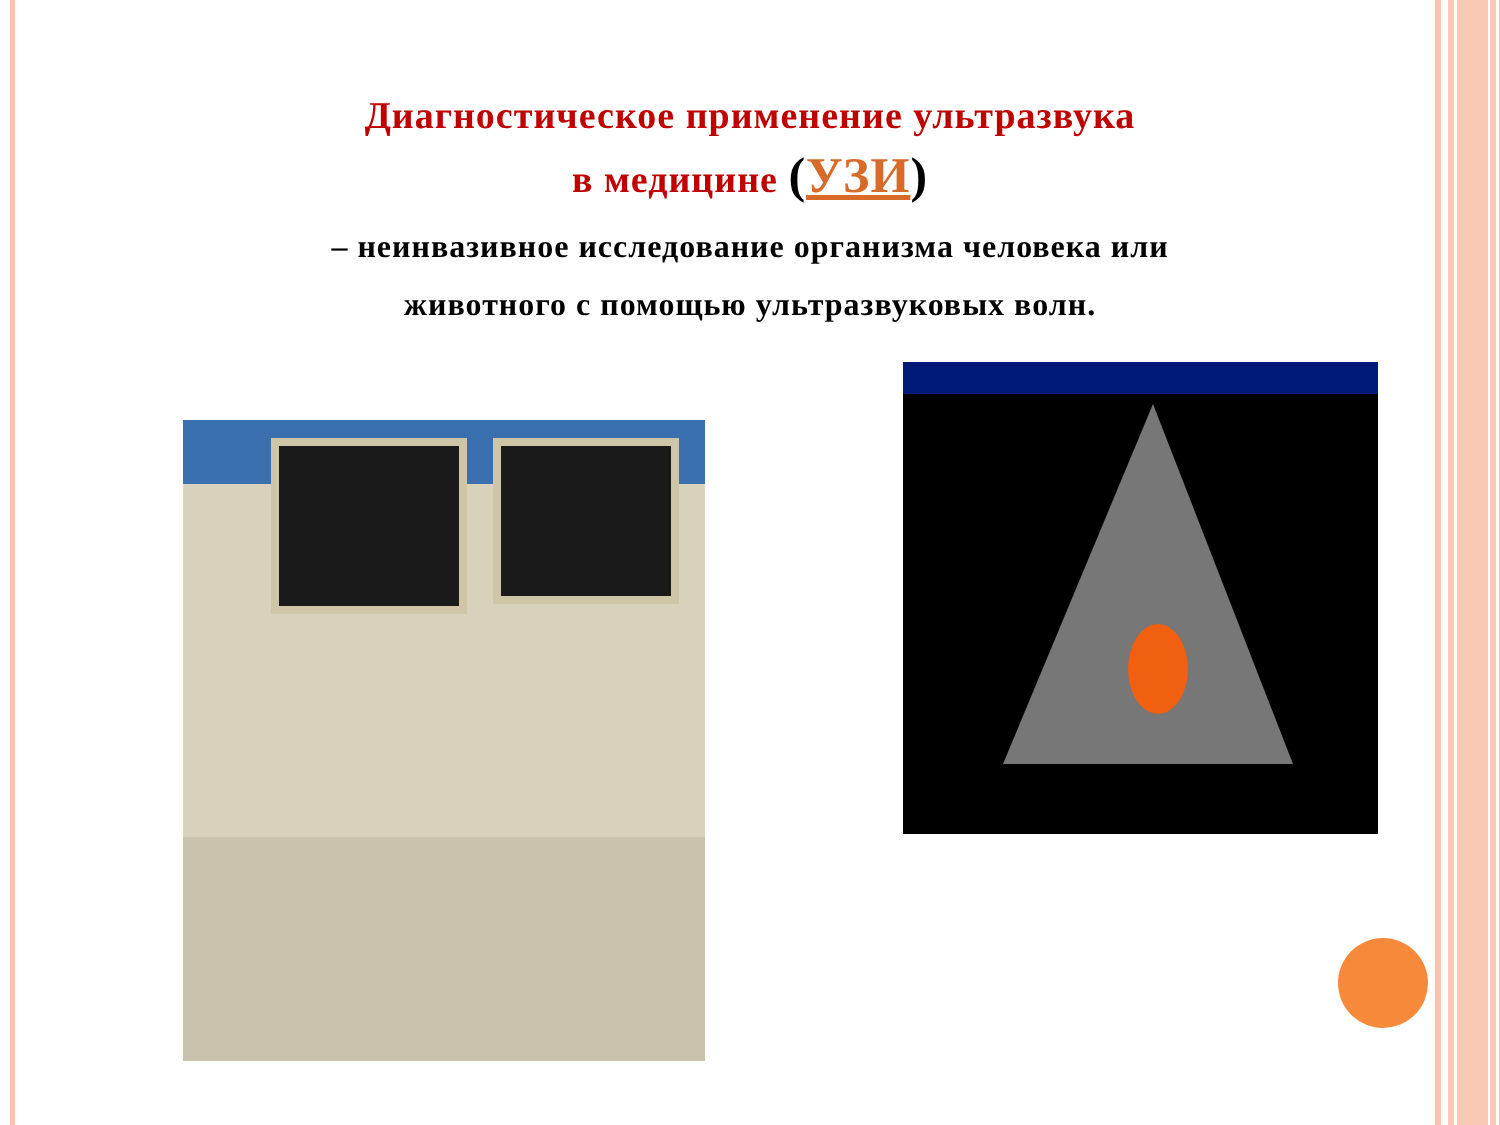Диагностическое применение ультразвука
в медицине (УЗИ)
– неинвазивное исследование организма человека или
животного с помощью ультразвуковых волн.